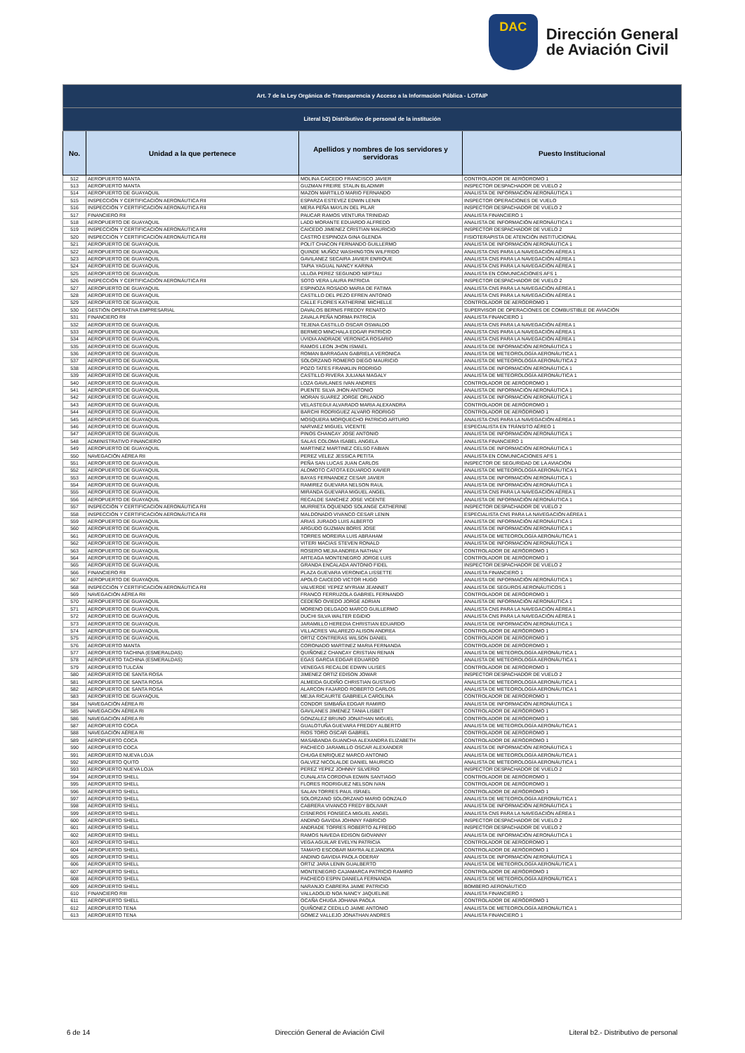DAC
Dirección General
de Aviación Civil
| Art. 7 de la Ley Orgánica de Transparencia y Acceso a la Información Pública - LOTAIP | | | |
| Literal b2) Distributivo de personal de la institución | | | |
| No. | Unidad a la que pertenece | Apellidos y nombres de los servidores y servidoras | Puesto Institucional |
| 512 | AEROPUERTO MANTA | MOLINA CAICEDO FRANCISCO JAVIER | CONTROLADOR DE AERÓDROMO 1 |
| 513 | AEROPUERTO MANTA | GUZMAN FREIRE STALIN BLADIMIR | INSPECTOR DESPACHADOR DE VUELO 2 |
| 514 | AEROPUERTO DE GUAYAQUIL | MAZON MARTILLO MARIO FERNANDO | ANALISTA DE INFORMACIÓN AERONÁUTICA 1 |
| 515 | INSPECCIÓN Y CERTIFICACIÓN AERONÁUTICA RII | ESPARZA ESTEVEZ EDWIN LENIN | INSPECTOR OPERACIONES DE VUELO |
| 516 | INSPECCIÓN Y CERTIFICACIÓN AERONÁUTICA RII | MERA PEÑA MAYLIN DEL PILAR | INSPECTOR DESPACHADOR DE VUELO 2 |
| 517 | FINANCIERO RII | PAUCAR RAMOS VENTURA TRINIDAD | ANALISTA FINANCIERO 1 |
| 518 | AEROPUERTO DE GUAYAQUIL | LADD MORANTE EDUARDO ALFREDO | ANALISTA DE INFORMACIÓN AERONÁUTICA 1 |
| 519 | INSPECCIÓN Y CERTIFICACIÓN AERONÁUTICA RII | CAICEDO JIMENEZ CRISTIAN MAURICIO | INSPECTOR DESPACHADOR DE VUELO 2 |
| 520 | INSPECCIÓN Y CERTIFICACIÓN AERONÁUTICA RII | CASTRO ESPINOZA GINA GLENDA | FISIOTERAPISTA DE ATENCIÓN INSTITUCIONAL |
| 521 | AEROPUERTO DE GUAYAQUIL | POLIT CHACON FERNANDO GUILLERMO | ANALISTA DE INFORMACIÓN AERONÁUTICA 1 |
| 522 | AEROPUERTO DE GUAYAQUIL | QUINDE MUÑOZ WASHINGTON WILFRIDO | ANALISTA CNS PARA LA NAVEGACIÓN AÉREA 1 |
| 523 | AEROPUERTO DE GUAYAQUIL | GAVILANEZ SECAIRA JAVIER ENRIQUE | ANALISTA CNS PARA LA NAVEGACIÓN AÉREA 1 |
| 524 | AEROPUERTO DE GUAYAQUIL | TAPIA YAGUAL NANCY KARINA | ANALISTA CNS PARA LA NAVEGACIÓN AÉREA 1 |
| 525 | AEROPUERTO DE GUAYAQUIL | ULLOA PEREZ SEGUNDO NEPTALI | ANALISTA EN COMUNICACIONES AFS 1 |
| 526 | INSPECCIÓN Y CERTIFICACIÓN AERONÁUTICA RII | SOTO VERA LAURA PATRICIA | INSPECTOR DESPACHADOR DE VUELO 2 |
| 527 | AEROPUERTO DE GUAYAQUIL | ESPINOZA ROSADO MARIA DE FATIMA | ANALISTA CNS PARA LA NAVEGACIÓN AÉREA 1 |
| 528 | AEROPUERTO DE GUAYAQUIL | CASTILLO DEL PEZO EFREN ANTONIO | ANALISTA CNS PARA LA NAVEGACIÓN AÉREA 1 |
| 529 | AEROPUERTO DE GUAYAQUIL | CALLE FLORES KATHERINE MICHELLE | CONTROLADOR DE AERÓDROMO 1 |
| 530 | GESTIÓN OPERATIVA EMPRESARIAL | DAVALOS BERNIS FREDDY RENATO | SUPERVISOR DE OPERACIONES DE COMBUSTIBLE DE AVIACIÓN |
| 531 | FINANCIERO RII | ZAVALA PEÑA NORMA PATRICIA | ANALISTA FINANCIERO 1 |
| 532 | AEROPUERTO DE GUAYAQUIL | TEJENA CASTILLO OSCAR OSWALDO | ANALISTA CNS PARA LA NAVEGACIÓN AÉREA 1 |
| 533 | AEROPUERTO DE GUAYAQUIL | BERMEO MINCHALA EDGAR PATRICIO | ANALISTA CNS PARA LA NAVEGACIÓN AÉREA 1 |
| 534 | AEROPUERTO DE GUAYAQUIL | UVIDIA ANDRADE VERONICA ROSARIO | ANALISTA CNS PARA LA NAVEGACIÓN AÉREA 1 |
| 535 | AEROPUERTO DE GUAYAQUIL | RAMOS LEON JHON ISMAEL | ANALISTA DE INFORMACIÓN AERONÁUTICA 1 |
| 536 | AEROPUERTO DE GUAYAQUIL | ROMAN BARRAGAN GABRIELA VERONICA | ANALISTA DE METEOROLOGÍA AERONÁUTICA 1 |
| 537 | AEROPUERTO DE GUAYAQUIL | SOLORZANO ROMERO DIEGO MAURICIO | ANALISTA DE METEOROLOGÍA AERONÁUTICA 2 |
| 538 | AEROPUERTO DE GUAYAQUIL | POZO TATES FRANKLIN RODRIGO | ANALISTA DE INFORMACIÓN AERONÁUTICA 1 |
| 539 | AEROPUERTO DE GUAYAQUIL | CASTILLO RIVERA JULIANA MAGALY | ANALISTA DE METEOROLOGÍA AERONÁUTICA 1 |
| 540 | AEROPUERTO DE GUAYAQUIL | LOZA GAVILANES IVAN ANDRES | CONTROLADOR DE AERÓDROMO 1 |
| 541 | AEROPUERTO DE GUAYAQUIL | PUENTE SILVA JHON ANTONIO | ANALISTA DE INFORMACIÓN AERONÁUTICA 1 |
| 542 | AEROPUERTO DE GUAYAQUIL | MORAN SUAREZ JORGE ORLANDO | ANALISTA DE INFORMACIÓN AERONÁUTICA 1 |
| 543 | AEROPUERTO DE GUAYAQUIL | VELASTEGUI ALVARADO MARIA ALEXANDRA | CONTROLADOR DE AERÓDROMO 1 |
| 544 | AEROPUERTO DE GUAYAQUIL | BARCHI RODRIGUEZ ALVARO RODRIGO | CONTROLADOR DE AERÓDROMO 1 |
| 545 | AEROPUERTO DE GUAYAQUIL | MOSQUERA MORQUECHO PATRICIO ARTURO | ANALISTA CNS PARA LA NAVEGACIÓN AÉREA 1 |
| 546 | AEROPUERTO DE GUAYAQUIL | NARVAEZ MIGUEL VICENTE | ESPECIALISTA EN TRÁNSITO AÉREO 1 |
| 547 | AEROPUERTO DE GUAYAQUIL | PINOS CHANCAY JOSE ANTONIO | ANALISTA DE INFORMACIÓN AERONÁUTICA 1 |
| 548 | ADMINISTRATIVO FINANCIERO | SALAS COLOMA ISABEL ANGELA | ANALISTA FINANCIERO 1 |
| 549 | AEROPUERTO DE GUAYAQUIL | MARTINEZ MARTINEZ CELSO FABIAN | ANALISTA DE INFORMACIÓN AERONÁUTICA 1 |
| 550 | NAVEGACIÓN AÉREA RII | PEREZ VELEZ JESSICA PETITA | ANALISTA EN COMUNICACIONES AFS 1 |
| 551 | AEROPUERTO DE GUAYAQUIL | PEÑA SAN LUCAS JUAN CARLOS | INSPECTOR DE SEGURIDAD DE LA AVIACIÓN |
| 552 | AEROPUERTO DE GUAYAQUIL | ALOMOTO CATOTA EDUARDO XAVIER | ANALISTA DE METEOROLOGÍA AERONÁUTICA 1 |
| 553 | AEROPUERTO DE GUAYAQUIL | BAYAS FERNANDEZ CESAR JAVIER | ANALISTA DE INFORMACIÓN AERONÁUTICA 1 |
| 554 | AEROPUERTO DE GUAYAQUIL | RAMIREZ GUEVARA NELSON RAUL | ANALISTA DE INFORMACIÓN AERONÁUTICA 1 |
| 555 | AEROPUERTO DE GUAYAQUIL | MIRANDA GUEVARA MIGUEL ANGEL | ANALISTA CNS PARA LA NAVEGACIÓN AÉREA 1 |
| 556 | AEROPUERTO DE GUAYAQUIL | RECALDE SANCHEZ JOSE VICENTE | ANALISTA DE INFORMACIÓN AERONÁUTICA 1 |
| 557 | INSPECCIÓN Y CERTIFICACIÓN AERONÁUTICA RII | MURRIETA OQUENDO SOLANGE CATHERINE | INSPECTOR DESPACHADOR DE VUELO 2 |
| 558 | INSPECCIÓN Y CERTIFICACIÓN AERONÁUTICA RII | MALDONADO VIVANCO CESAR LENIN | ESPECIALISTA CNS PARA LA NAVEGACIÓN AÉREA 1 |
| 559 | AEROPUERTO DE GUAYAQUIL | ARIAS JURADO LUIS ALBERTO | ANALISTA DE INFORMACIÓN AERONÁUTICA 1 |
| 560 | AEROPUERTO DE GUAYAQUIL | ARGUDO GUZMAN BORIS JOSE | ANALISTA DE INFORMACIÓN AERONÁUTICA 1 |
| 561 | AEROPUERTO DE GUAYAQUIL | TORRES MOREIRA LUIS ABRAHAM | ANALISTA DE METEOROLOGÍA AERONÁUTICA 1 |
| 562 | AEROPUERTO DE GUAYAQUIL | VITERI MACIAS STEVEN RONALD | ANALISTA DE INFORMACIÓN AERONÁUTICA 1 |
| 563 | AEROPUERTO DE GUAYAQUIL | ROSERO MEJIA ANDREA NATHALY | CONTROLADOR DE AERÓDROMO 1 |
| 564 | AEROPUERTO DE GUAYAQUIL | ARTEAGA MONTENEGRO JORGE LUIS | CONTROLADOR DE AERÓDROMO 1 |
| 565 | AEROPUERTO DE GUAYAQUIL | GRANDA ENCALADA ANTONIO FIDEL | INSPECTOR DESPACHADOR DE VUELO 2 |
| 566 | FINANCIERO RII | PLAZA GUEVARA VERONICA LISSETTE | ANALISTA FINANCIERO 1 |
| 567 | AEROPUERTO DE GUAYAQUIL | APOLO CAICEDO VICTOR HUGO | ANALISTA DE INFORMACIÓN AERONÁUTICA 1 |
| 568 | INSPECCIÓN Y CERTIFICACIÓN AERONÁUTICA RII | VALVERDE YEPEZ MYRIAM JEANNET | ANALISTA DE SEGUROS AERONÁUTICOS 1 |
| 569 | NAVEGACIÓN AÉREA RII | FRANCO FERRUZOLA GABRIEL FERNANDO | CONTROLADOR DE AERÓDROMO 1 |
| 570 | AEROPUERTO DE GUAYAQUIL | CEDEÑO OVIEDO JORGE ADRIAN | ANALISTA DE INFORMACIÓN AERONÁUTICA 1 |
| 571 | AEROPUERTO DE GUAYAQUIL | MORENO DELGADO MARCO GUILLERMO | ANALISTA CNS PARA LA NAVEGACIÓN AÉREA 1 |
| 572 | AEROPUERTO DE GUAYAQUIL | DUCHI SILVA WALTER EGIDIO | ANALISTA CNS PARA LA NAVEGACIÓN AÉREA 1 |
| 573 | AEROPUERTO DE GUAYAQUIL | JARAMILLO HEREDIA CHRISTIAN EDUARDO | ANALISTA DE INFORMACIÓN AERONÁUTICA 1 |
| 574 | AEROPUERTO DE GUAYAQUIL | VILLACRES VALAREZO ALISON ANDREA | CONTROLADOR DE AERÓDROMO 1 |
| 575 | AEROPUERTO DE GUAYAQUIL | ORTIZ CONTRERAS WILSON DANIEL | CONTROLADOR DE AERÓDROMO 1 |
| 576 | AEROPUERTO MANTA | CORONADO MARTINEZ MARIA FERNANDA | CONTROLADOR DE AERÓDROMO 1 |
| 577 | AEROPUERTO TACHINA (ESMERALDAS) | QUIÑONEZ CHANCAY CRISTIAN RENAN | ANALISTA DE METEOROLOGÍA AERONÁUTICA 1 |
| 578 | AEROPUERTO TACHINA (ESMERALDAS) | EGAS GARCIA EDGAR EDUARDO | ANALISTA DE METEOROLOGÍA AERONÁUTICA 1 |
| 579 | AEROPUERTO TULCÁN | VENEGAS RECALDE EDWIN ULISES | CONTROLADOR DE AERÓDROMO 1 |
| 580 | AEROPUERTO DE SANTA ROSA | JIMENEZ ORTIZ EDISON JOWAR | INSPECTOR DESPACHADOR DE VUELO 2 |
| 581 | AEROPUERTO DE SANTA ROSA | ALMEIDA GUDIÑO CHRISTIAN GUSTAVO | ANALISTA DE METEOROLOGÍA AERONÁUTICA 1 |
| 582 | AEROPUERTO DE SANTA ROSA | ALARCON FAJARDO ROBERTO CARLOS | ANALISTA DE METEOROLOGÍA AERONÁUTICA 1 |
| 583 | AEROPUERTO DE GUAYAQUIL | MEJIA RICAURTE GABRIELA CAROLINA | CONTROLADOR DE AERÓDROMO 1 |
| 584 | NAVEGACIÓN AÉREA RI | CONDOR SIMBAÑA EDGAR RAMIRO | ANALISTA DE INFORMACIÓN AERONÁUTICA 1 |
| 585 | NAVEGACIÓN AÉREA RI | GAVILANES JIMENEZ TANIA LISBET | CONTROLADOR DE AERÓDROMO 1 |
| 586 | NAVEGACIÓN AÉREA RI | GONZALEZ BRUNO JONATHAN MIGUEL | CONTROLADOR DE AERÓDROMO 1 |
| 587 | AEROPUERTO COCA | GUALOTUÑA GUEVARA FREDDY ALBERTO | ANALISTA DE METEOROLOGÍA AERONÁUTICA 1 |
| 588 | NAVEGACIÓN AÉREA RI | RIOS TORO OSCAR GABRIEL | CONTROLADOR DE AERÓDROMO 1 |
| 589 | AEROPUERTO COCA | MASABANDA GUANCHA ALEXANDRA ELIZABETH | CONTROLADOR DE AERÓDROMO 1 |
| 590 | AEROPUERTO COCA | PACHECO JARAMILLO OSCAR ALEXANDER | ANALISTA DE INFORMACIÓN AERONÁUTICA 1 |
| 591 | AEROPUERTO NUEVA LOJA | CHUGA ENRIQUEZ MARCO ANTONIO | ANALISTA DE METEOROLOGÍA AERONÁUTICA 1 |
| 592 | AEROPUERTO QUITO | GALVEZ NICOLALDE DANIEL MAURICIO | ANALISTA DE METEOROLOGÍA AERONÁUTICA 1 |
| 593 | AEROPUERTO NUEVA LOJA | PEREZ YEPEZ JOHNNY SILVERIO | INSPECTOR DESPACHADOR DE VUELO 2 |
| 594 | AEROPUERTO SHELL | CUNALATA CORDOVA EDWIN SANTIAGO | CONTROLADOR DE AERÓDROMO 1 |
| 595 | AEROPUERTO SHELL | FLORES RODRIGUEZ NELSON IVAN | CONTROLADOR DE AERÓDROMO 1 |
| 596 | AEROPUERTO SHELL | SALAN TORRES PAUL ISRAEL | CONTROLADOR DE AERÓDROMO 1 |
| 597 | AEROPUERTO SHELL | SOLORZANO SOLORZANO MARIO GONZALO | ANALISTA DE METEOROLOGÍA AERONÁUTICA 1 |
| 598 | AEROPUERTO SHELL | CABRERA VIVANCO FREDY BOLIVAR | ANALISTA DE INFORMACIÓN AERONÁUTICA 1 |
| 599 | AEROPUERTO SHELL | CISNEROS FONSECA MIGUEL ANGEL | ANALISTA CNS PARA LA NAVEGACIÓN AÉREA 1 |
| 600 | AEROPUERTO SHELL | ANDINO GAVIDIA JOHNNY FABRICIO | INSPECTOR DESPACHADOR DE VUELO 2 |
| 601 | AEROPUERTO SHELL | ANDRADE TORRES ROBERTO ALFREDO | INSPECTOR DESPACHADOR DE VUELO 2 |
| 602 | AEROPUERTO SHELL | RAMOS NAVEDA EDISON GIOVANNY | ANALISTA DE INFORMACIÓN AERONÁUTICA 1 |
| 603 | AEROPUERTO SHELL | VEGA AGUILAR EVELYN PATRICIA | CONTROLADOR DE AERÓDROMO 1 |
| 604 | AEROPUERTO SHELL | TAMAYO ESCOBAR MAYRA ALEJANDRA | CONTROLADOR DE AERÓDROMO 1 |
| 605 | AEROPUERTO SHELL | ANDINO GAVIDIA PAOLA ODERAY | ANALISTA DE INFORMACIÓN AERONÁUTICA 1 |
| 606 | AEROPUERTO SHELL | ORTIZ JARA LENIN GUALBERTO | ANALISTA DE METEOROLOGÍA AERONÁUTICA 1 |
| 607 | AEROPUERTO SHELL | MONTENEGRO CAJAMARCA PATRICIO RAMIRO | CONTROLADOR DE AERÓDROMO 1 |
| 608 | AEROPUERTO SHELL | PACHECO ESPIN DANIELA FERNANDA | ANALISTA DE METEOROLOGÍA AERONÁUTICA 1 |
| 609 | AEROPUERTO SHELL | NARANJO CABRERA JAIME PATRICIO | BOMBERO AERONÁUTICO |
| 610 | FINANCIERO RIII | VALLADOLID NOA NANCY JAQUELINE | ANALISTA FINANCIERO 1 |
| 611 | AEROPUERTO SHELL | OCAÑA CHUGA JOHANA PAOLA | CONTROLADOR DE AERÓDROMO 1 |
| 612 | AEROPUERTO TENA | QUIÑONEZ CEDILLO JAIME ANTONIO | ANALISTA DE METEOROLOGÍA AERONÁUTICA 1 |
| 613 | AEROPUERTO TENA | GOMEZ VALLEJO JONATHAN ANDRES | ANALISTA FINANCIERO 1 |
6 de 14 Dirección General de Aviación Civil Literal b2.- Distributivo de personal